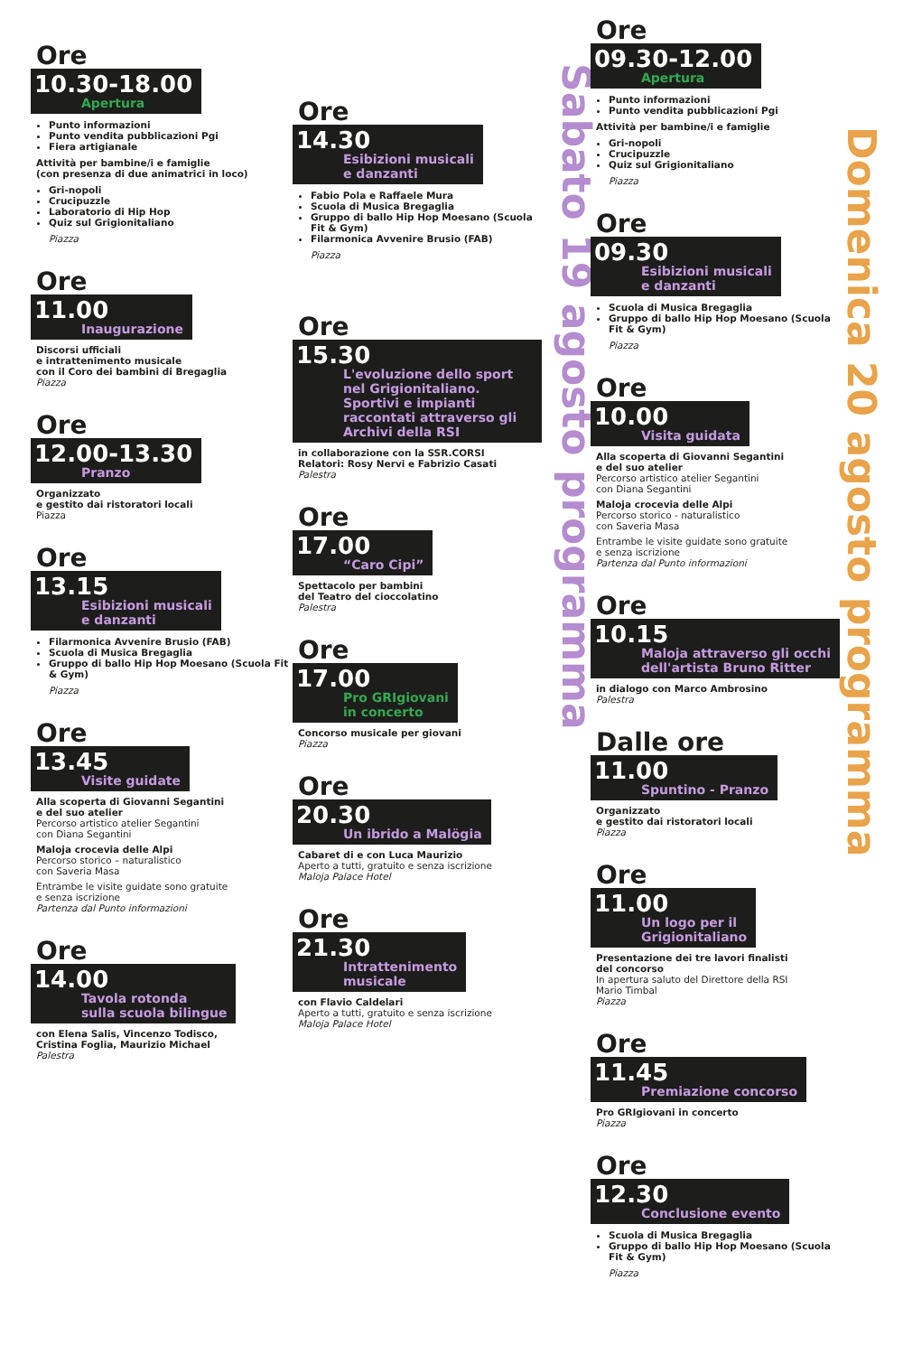Ore
10.30-18.00
Apertura
Punto informazioni
Punto vendita pubblicazioni Pgi
Fiera artigianale
Attività per bambine/i e famiglie
(con presenza di due animatrici in loco)
Gri-nopoli
Crucipuzzle
Laboratorio di Hip Hop
Quiz sul Grigionitaliano
Piazza
Ore
11.00
Inaugurazione
Discorsi ufficiali
e intrattenimento musicale
con il Coro dei bambini di Bregaglia
Piazza
Ore
12.00-13.30
Pranzo
Organizzato
e gestito dai ristoratori locali
Piazza
Ore
13.15
Esibizioni musicali
e danzanti
Filarmonica Avvenire Brusio (FAB)
Scuola di Musica Bregaglia
Gruppo di ballo Hip Hop Moesano (Scuola Fit & Gym)
Piazza
Ore
13.45
Visite guidate
Alla scoperta di Giovanni Segantini
e del suo atelier
Percorso artistico atelier Segantini
con Diana Segantini
Maloja crocevia delle Alpi
Percorso storico – naturalistico
con Saveria Masa
Entrambe le visite guidate sono gratuite
e senza iscrizione
Partenza dal Punto informazioni
Ore
14.00
Tavola rotonda
sulla scuola bilingue
con Elena Salis, Vincenzo Todisco,
Cristina Foglia, Maurizio Michael
Palestra
Ore
14.30
Esibizioni musicali
e danzanti
Fabio Pola e Raffaele Mura
Scuola di Musica Bregaglia
Gruppo di ballo Hip Hop Moesano (Scuola Fit & Gym)
Filarmonica Avvenire Brusio (FAB)
Piazza
Ore
15.30
L'evoluzione dello sport nel Grigionitaliano. Sportivi e impianti raccontati attraverso gli Archivi della RSI
in collaborazione con la SSR.CORSI
Relatori: Rosy Nervi e Fabrizio Casati
Palestra
Ore
17.00
“Caro Cipi”
Spettacolo per bambini
del Teatro del cioccolatino
Palestra
Ore
17.00
Pro GRIgiovani
in concerto
Concorso musicale per giovani
Piazza
Ore
20.30
Un ibrido a Malögia
Cabaret di e con Luca Maurizio
Aperto a tutti, gratuito e senza iscrizione
Maloja Palace Hotel
Ore
21.30
Intrattenimento
musicale
con Flavio Caldelari
Aperto a tutti, gratuito e senza iscrizione
Maloja Palace Hotel
Sabato 19 agosto programma
Ore
09.30-12.00
Apertura
Punto informazioni
Punto vendita pubblicazioni Pgi
Attività per bambine/i e famiglie
Gri-nopoli
Crucipuzzle
Quiz sul Grigionitaliano
Piazza
Ore
09.30
Esibizioni musicali
e danzanti
Scuola di Musica Bregaglia
Gruppo di ballo Hip Hop Moesano (Scuola Fit & Gym)
Piazza
Ore
10.00
Visita guidata
Alla scoperta di Giovanni Segantini
e del suo atelier
Percorso artistico atelier Segantini
con Diana Segantini
Maloja crocevia delle Alpi
Percorso storico - naturalistico
con Saveria Masa
Entrambe le visite guidate sono gratuite
e senza iscrizione
Partenza dal Punto informazioni
Ore
10.15
Maloja attraverso gli occhi dell'artista Bruno Ritter
in dialogo con Marco Ambrosino
Palestra
Dalle ore
11.00
Spuntino - Pranzo
Organizzato
e gestito dai ristoratori locali
Piazza
Ore
11.00
Un logo per il
Grigionitaliano
Presentazione dei tre lavori finalisti
del concorso
In apertura saluto del Direttore della RSI
Mario Timbal
Piazza
Ore
11.45
Premiazione concorso
Pro GRIgiovani in concerto
Piazza
Ore
12.30
Conclusione evento
Scuola di Musica Bregaglia
Gruppo di ballo Hip Hop Moesano (Scuola Fit & Gym)
Piazza
Domenica 20 agosto programma